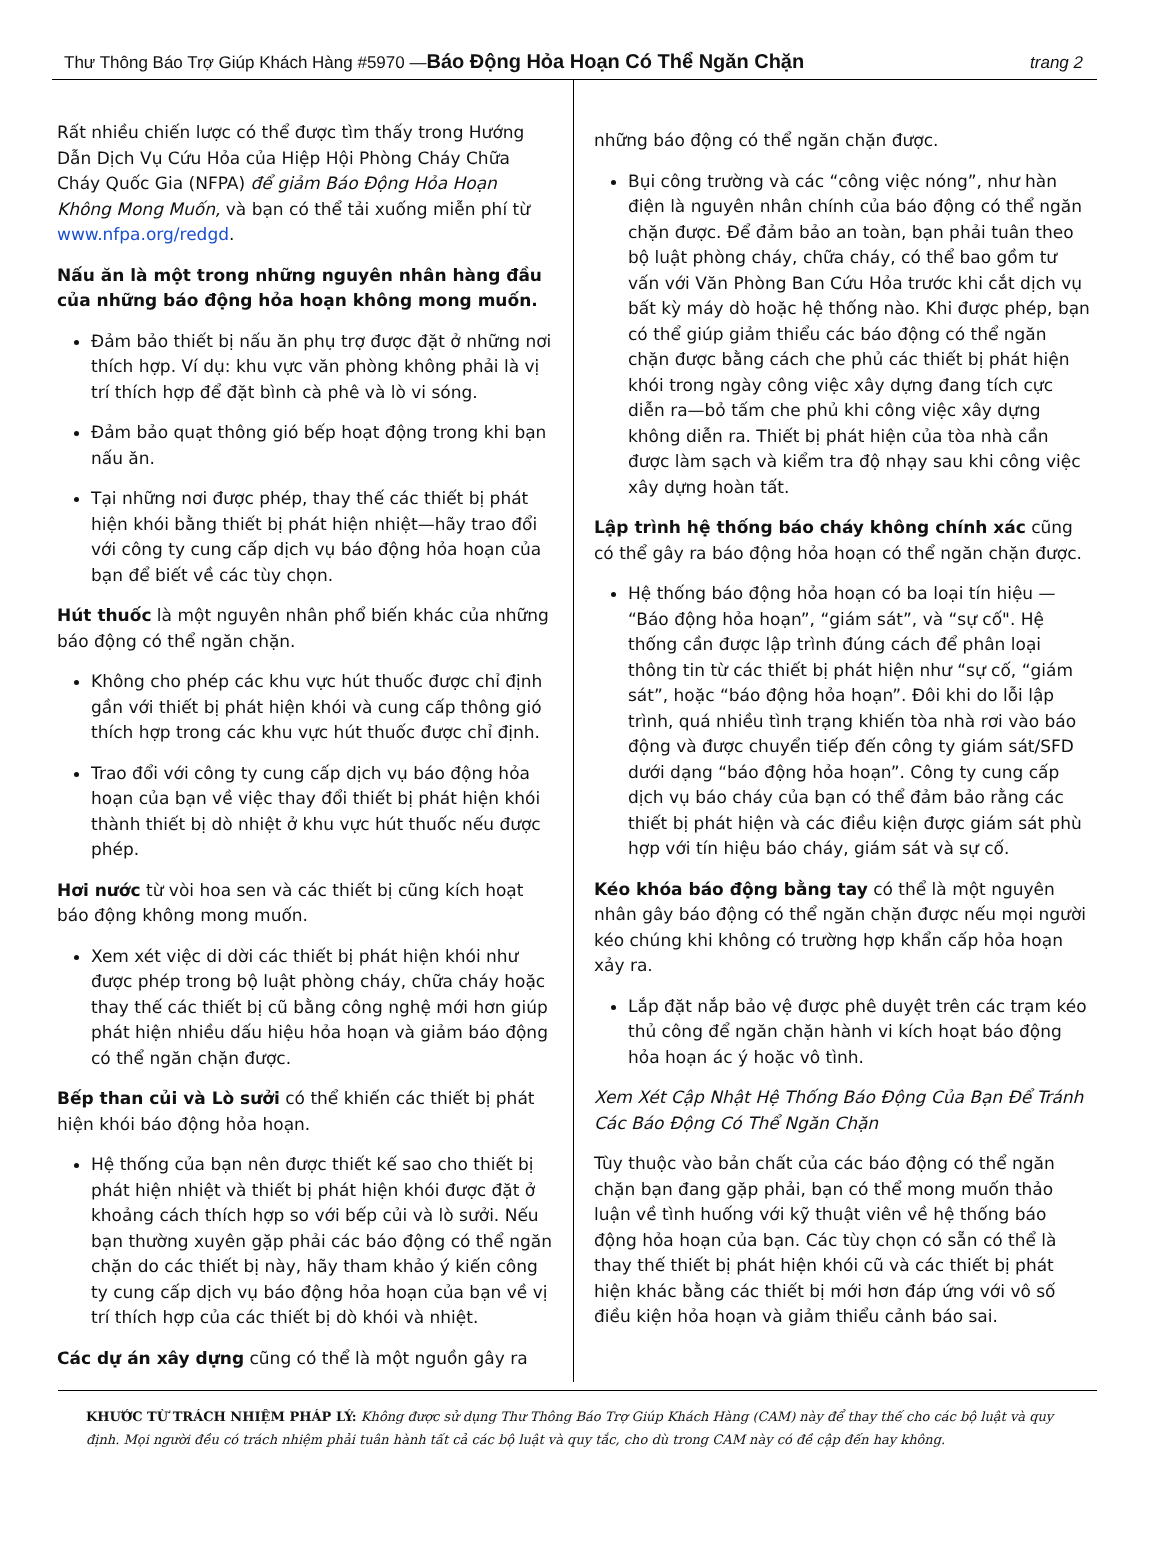Thư Thông Báo Trợ Giúp Khách Hàng #5970 —Báo Động Hỏa Hoạn Có Thể Ngăn Chặn trang 2
Rất nhiều chiến lược có thể được tìm thấy trong Hướng Dẫn Dịch Vụ Cứu Hỏa của Hiệp Hội Phòng Cháy Chữa Cháy Quốc Gia (NFPA) để giảm Báo Động Hỏa Hoạn Không Mong Muốn, và bạn có thể tải xuống miễn phí từ www.nfpa.org/redgd.
Nấu ăn là một trong những nguyên nhân hàng đầu của những báo động hỏa hoạn không mong muốn.
Đảm bảo thiết bị nấu ăn phụ trợ được đặt ở những nơi thích hợp. Ví dụ: khu vực văn phòng không phải là vị trí thích hợp để đặt bình cà phê và lò vi sóng.
Đảm bảo quạt thông gió bếp hoạt động trong khi bạn nấu ăn.
Tại những nơi được phép, thay thế các thiết bị phát hiện khói bằng thiết bị phát hiện nhiệt—hãy trao đổi với công ty cung cấp dịch vụ báo động hỏa hoạn của bạn để biết về các tùy chọn.
Hút thuốc là một nguyên nhân phổ biến khác của những báo động có thể ngăn chặn.
Không cho phép các khu vực hút thuốc được chỉ định gần với thiết bị phát hiện khói và cung cấp thông gió thích hợp trong các khu vực hút thuốc được chỉ định.
Trao đổi với công ty cung cấp dịch vụ báo động hỏa hoạn của bạn về việc thay đổi thiết bị phát hiện khói thành thiết bị dò nhiệt ở khu vực hút thuốc nếu được phép.
Hơi nước từ vòi hoa sen và các thiết bị cũng kích hoạt báo động không mong muốn.
Xem xét việc di dời các thiết bị phát hiện khói như được phép trong bộ luật phòng cháy, chữa cháy hoặc thay thế các thiết bị cũ bằng công nghệ mới hơn giúp phát hiện nhiều dấu hiệu hỏa hoạn và giảm báo động có thể ngăn chặn được.
Bếp than củi và Lò sưởi có thể khiến các thiết bị phát hiện khói báo động hỏa hoạn.
Hệ thống của bạn nên được thiết kế sao cho thiết bị phát hiện nhiệt và thiết bị phát hiện khói được đặt ở khoảng cách thích hợp so với bếp củi và lò sưởi. Nếu bạn thường xuyên gặp phải các báo động có thể ngăn chặn do các thiết bị này, hãy tham khảo ý kiến công ty cung cấp dịch vụ báo động hỏa hoạn của bạn về vị trí thích hợp của các thiết bị dò khói và nhiệt.
Các dự án xây dựng cũng có thể là một nguồn gây ra
những báo động có thể ngăn chặn được.
Bụi công trường và các “công việc nóng”, như hàn điện là nguyên nhân chính của báo động có thể ngăn chặn được. Để đảm bảo an toàn, bạn phải tuân theo bộ luật phòng cháy, chữa cháy, có thể bao gồm tư vấn với Văn Phòng Ban Cứu Hỏa trước khi cắt dịch vụ bất kỳ máy dò hoặc hệ thống nào. Khi được phép, bạn có thể giúp giảm thiểu các báo động có thể ngăn chặn được bằng cách che phủ các thiết bị phát hiện khói trong ngày công việc xây dựng đang tích cực diễn ra—bỏ tấm che phủ khi công việc xây dựng không diễn ra. Thiết bị phát hiện của tòa nhà cần được làm sạch và kiểm tra độ nhạy sau khi công việc xây dựng hoàn tất.
Lập trình hệ thống báo cháy không chính xác cũng có thể gây ra báo động hỏa hoạn có thể ngăn chặn được.
Hệ thống báo động hỏa hoạn có ba loại tín hiệu — “Báo động hỏa hoạn”, “giám sát”, và “sự cố". Hệ thống cần được lập trình đúng cách để phân loại thông tin từ các thiết bị phát hiện như “sự cố, “giám sát”, hoặc “báo động hỏa hoạn”. Đôi khi do lỗi lập trình, quá nhiều tình trạng khiến tòa nhà rơi vào báo động và được chuyển tiếp đến công ty giám sát/SFD dưới dạng “báo động hỏa hoạn”. Công ty cung cấp dịch vụ báo cháy của bạn có thể đảm bảo rằng các thiết bị phát hiện và các điều kiện được giám sát phù hợp với tín hiệu báo cháy, giám sát và sự cố.
Kéo khóa báo động bằng tay có thể là một nguyên nhân gây báo động có thể ngăn chặn được nếu mọi người kéo chúng khi không có trường hợp khẩn cấp hỏa hoạn xảy ra.
Lắp đặt nắp bảo vệ được phê duyệt trên các trạm kéo thủ công để ngăn chặn hành vi kích hoạt báo động hỏa hoạn ác ý hoặc vô tình.
Xem Xét Cập Nhật Hệ Thống Báo Động Của Bạn Để Tránh Các Báo Động Có Thể Ngăn Chặn
Tùy thuộc vào bản chất của các báo động có thể ngăn chặn bạn đang gặp phải, bạn có thể mong muốn thảo luận về tình huống với kỹ thuật viên về hệ thống báo động hỏa hoạn của bạn. Các tùy chọn có sẵn có thể là thay thế thiết bị phát hiện khói cũ và các thiết bị phát hiện khác bằng các thiết bị mới hơn đáp ứng với vô số điều kiện hỏa hoạn và giảm thiểu cảnh báo sai.
KHƯỚC TỪ TRÁCH NHIỆM PHÁP LÝ: Không được sử dụng Thư Thông Báo Trợ Giúp Khách Hàng (CAM) này để thay thế cho các bộ luật và quy định. Mọi người đều có trách nhiệm phải tuân hành tất cả các bộ luật và quy tắc, cho dù trong CAM này có đề cập đến hay không.